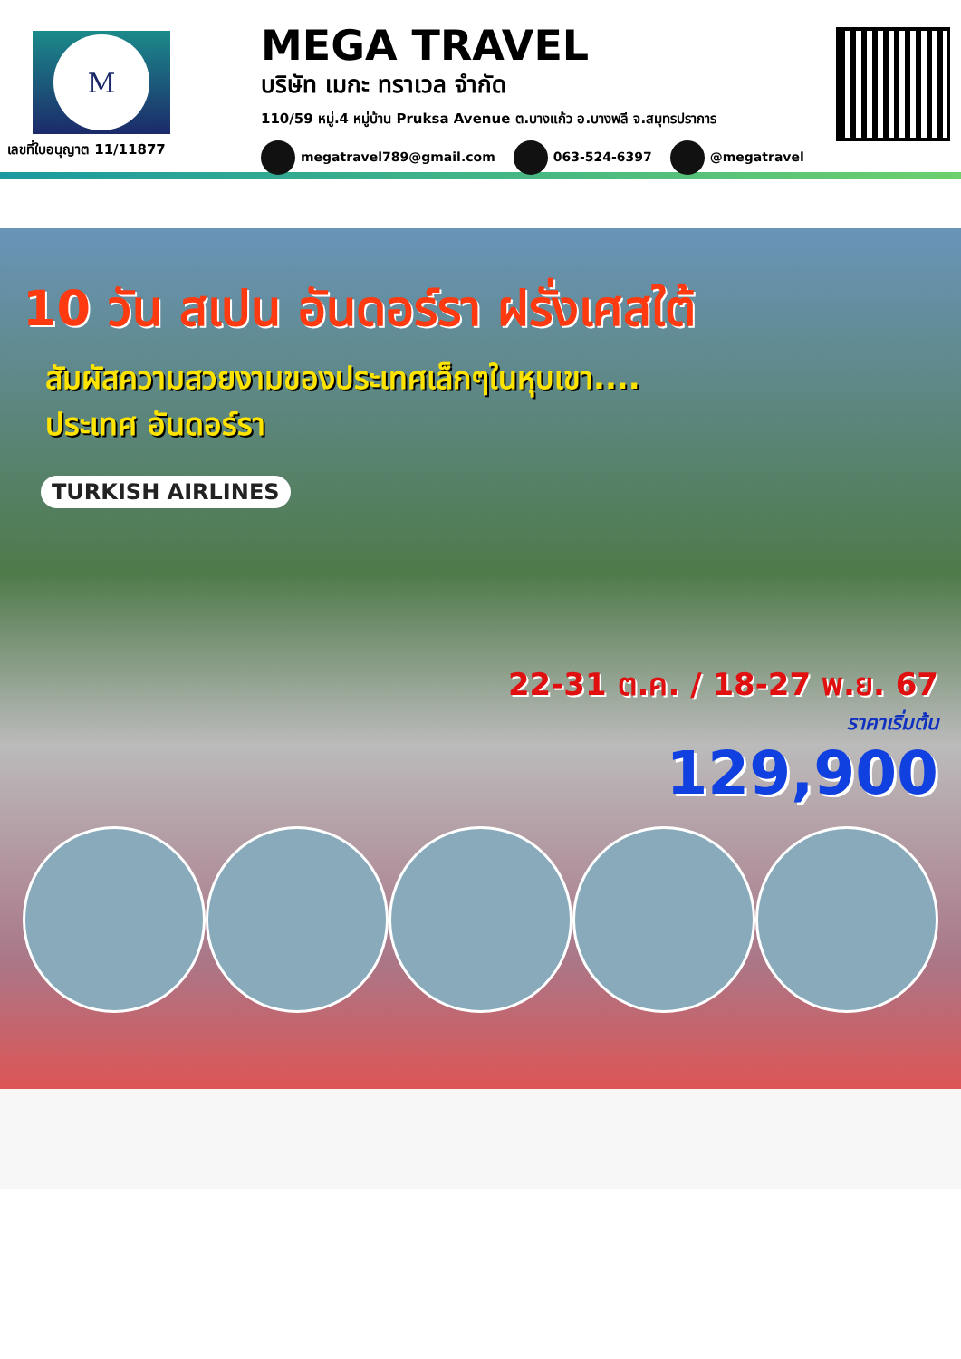M
เลขที่ใบอนุญาต 11/11877
MEGA TRAVEL
บริษัท เมกะ ทราเวล จำกัด
110/59 หมู่.4 หมู่บ้าน Pruksa Avenue ต.บางแก้ว อ.บางพลี จ.สมุทรปราการ
megatravel789@gmail.com 063-524-6397 @megatravel
10 วัน สเปน อันดอร์รา ฝรั่งเศสใต้
สัมผัสความสวยงามของประเทศเล็กๆในหุบเขา....
ประเทศ อันดอร์รา
TURKISH AIRLINES
22-31 ต.ค. / 18-27 พ.ย. 67
ราคาเริ่มต้น
129,900